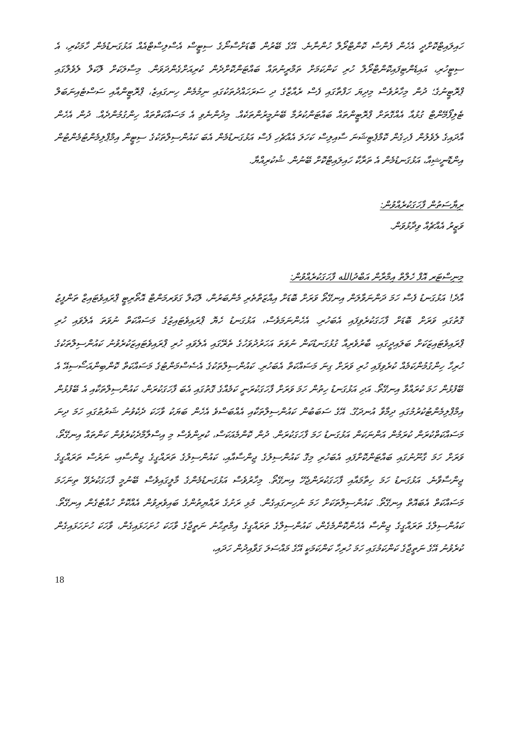ހައިލައިޓްކޮށްދީ އެހެން ފެންސް ކޮންޓްރޯލް ހުންނާނެ. އޭގެ ބޭރުން ބޮޑަށްސްނޯގެ ސިޓީސް އެސްލިސްޓްއެއް އަޅުގަނޑުމެން ހާމަކުރި، އެ ސިޓީހުރި، އައިޑެންޓިފައިކޮންޓްރޯލް ހުރި ކަންކަމަށް ތަމްރީނުތައް ބައްޓަންކޮށްދެން ކުރިއަށްގެންދަވަން. މިސާލަކަށް ލޮކަލް ލެވެލްގައި ޕްރޮޓީނުގެ؛ ދުން މިހާރުވެސް މިދިޔަ ހަފްތާގައި ފެސް ރެއާޒާގެ ދި ސަރަހައްދުތަކުގައި ނިމުމެން ހިނގައިޒެ، ޕްރޮޓީންއާއި ސަސްޓެއިނަބަލް ޓެލިފޯމޭންޓް ގުޅުއާ އެއްގޮތަށް ޕްރޮޓީންތައް ބައްޓަންކުރުމާ ބޭނުމީރުންތަކެއް. މިދުންނެވި އެ މަސައްކަތްތައް ހިންގުމުންދެއް. ދުން އެހެން އާދައިގެ ލެވެލުން ފެހިގެން ކޮމްޕެޓިޝަނަ ސާއިލިސް ކަހަލަ އެއްޗެހި ފެސް އަޅުގަނޑުމެން އެބަ ކައުންސިލްތަކުގެ ސިޓީން އިމްޕްލިމެންޓުމެންޓުން އިންޑޮނީޝިއާ، އަޅުގަނޑުމެން އެ ތަރާކާ ހައިލައިޓްކޮށް ބޭނުން. ޝުކުރިއްޔާ.
ރިޔާސަތުން ފާހަގަކުރެއްވުން:
ވަޒީރު އެއްޗެއް ވިދާޅުވަން.
މިނިސްޓަރ އޮފް ހެލްތް އިމްރާން އަބްދުالله ފާހަގަކުރެއްވުން:
އާދެ! އަޅުގަނޑު ފެސް ހަމަ ދަންނަވާލަން އިނގޭތޯ ވަރަށް ބޮޑަށް އިއްޒަތްތެރި މެންބަރުން، ލޮކަލް ގަވަރމަންޓް އޮތޯރިޓީ ޕްރައިވެޓައިޒް ތަންފީޒު ގޮތުގައި ވަރަށް ބޮޑަށް ފާހަގަކުރެވިފައި އެބަހުރި. އެހެންނަމަވެސް، އަޅުގަނޑު ހެޔޮ ޕްރައިވެޓައިޒުގެ މަސައްކަތް ނުވަތަ އެލެވައި ހުރި ޕްރައިވެޓައިޒަކަށް ބަލައިދީގައި، ބާރުވެރިއާ ގުޅުގަނޑުކަން ނުވަތަ އަހަރުދުވަހުގެ ތެރޭގައި އެލެވައި ހުރި ޕްރައިވެޓައިޒަކުރެވުނު ކައުންސިލްތަކުގެ ހުރިހާ ހިންގުމުންކަމެއް ކުރެވިފައި ހުރި ވަރަށް ގިނަ މަސައްކަތް އެބަހުރި. ކައުންސިލްތަކުގެ އެސެސްމަންޓުގެ މަސައްކަތް ކޮންބިންއަސޯސިއޭ އެ ބޭފުޅުން ހަމަ ކުރައްވާ އިނގޭތޯ. އަދި އަޅުގަނޑު ހިތުން ހަމަ ވަރަށް ފާހަގަކުރަނީ ކަމެއްގެ ގޮތުގައި އެބަ ފާހަގަކުރަން، ކައުންސިލްތަކާއި އެ ބޭފުޅުން އިމްޕްލިމެންޓުކުރުމުގައި ދިމާވާ އުނދަގޫ. އޭގެ ސަބަބުން ކައުންސިލްތަކާއި އެއްބަސްވެ އެހެން ބަޔަކު ވާހަކަ ދެކެވުނު ޝަރުޠުގައި ހަމަ ދިނަ މަސައްކަތްކުރަން ކުރަމުން އަންނަކަން އަޅުގަނޑު ހަމަ ފާހަގަކުރަން. ދުން ކޮންމެއަކަސް، ކުރިންވެސް މި އިސްލާމްދެކުރެވުން ކަންތައް އިނގޭތޯ، ވަރަށް ހަމަ ގާނޫނުގައި ބައްޓަންކޮށްފައި އެބަހުރި މިގޮ ކައުންސިލުގެ ޖިންސާއާއި، ކައުންސިލުގެ ތަރައްގީގެ ޖިންސާއި، ނަރުސް ތަރައްގީގެ ޖިންސާވާނެ. އަޅުގަނޑު ހަމަ ހިތާމައާއި ފާހަގަކުރަންޖެހޭ އިނގޭތޯ. މިހާރުވެސް އަޅުގަނޑުމެންގެ މާލީގައިވެސް ބޭނުމީ ފާހަގަކުރެވޭ ތިނަހަމަ މަސައްކަތް އެބައޮތް އިނގޭތޯ. ކައުންސިލްތަކަށް ހަމަ ނުހިނގައިގެން. މުޅި ރަށުގެ ރައްޔިތުންގެ ބައިވެރިވުން އެއްކޮށް ހުއްޓުގެން އިނގޭތޯ. ކައުންސިލްގެ ތަރައްގީގެ ޖިންސާ އެހެންކޮންމެގެން، ކައުންސިލްގެ ތަރައްގީގެ އިމްތިޙާނު ނަތީޖާގެ ވާހަކަ ހުށަހަޅައިގެން، ވާހަކަ ހުށަހަޅައިގެން ކުރެވުނު އޭގެ ނަތީޖާގެ ކަންކަމުގައި ހަމަ ހުރިހާ ކަންކަމަކީ އޭގެ މައްސަލަ ގަވާއިދުން ހަދައި،
18